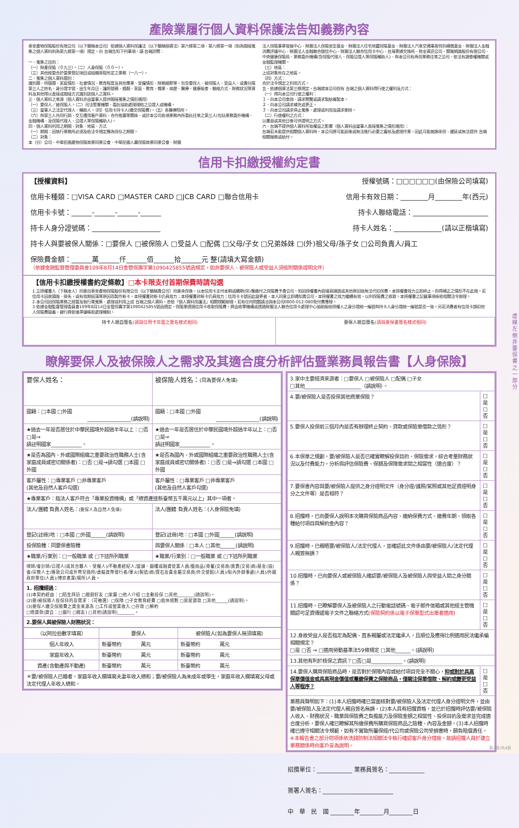產險業履行個人資料保護法告知義務內容
泰安產物保險股份有限公司（以下簡稱本公司）依據個人資料保護法（以下簡稱個資法）第六條第二項、第八條第一項（如為間接蒐集之個人資料則為第九條第一項）規定，向 台端告知下列事項，請 台端詳閱：
一、蒐集之目的：
（一）財產保險（０九三）。（二）人身保險（００一）。
（三）其他經營合於營業登記項目或組織章程所定之業務（一八一）。
二、蒐集之個人資料類別：
識別類、特徵類、家庭情形、社會情況、教育程度及其他專業、受僱情形、財務細節等，包含要保人、被保險人、受益人、或責任險第三人之姓名、身分證字號、出生年月日、護照號碼、婚姻、家庭、教育、職業、病歷、醫療、健康檢查、聯絡方式、財務狀況等資料及其他得以直接或間接方式識別該個人之資料。
三、個人資料之來源（個人資料非由當事人提供間接蒐集之情形適用）
（一）要保人／被保險人。（二）司法警憲機關、委託協助處理理賠之公證人或機構。
（三）當事人之法定代理人、輔助人。（四）信用卡持卡人(繳交保險費)。（五）各醫療院所。
（六）與第三人共同行銷、交互運用客戶資料、合作推廣等關係、或於本公司各項業務內所委託往來之第三人(包括業務委外機構、金融機構、及保險代理人、公證人等保險輔助人)。
四、個人資料利用之期間、對象、地區、方式
（一）期間：因執行業務所必須及依法令規定應為保存之期間。
（二）對象：
本（分）公司、中華民國產物保險商業同業公會、中華民國人壽保險商業同業公會、財團
法人保險事業發展中心、財團法人保險安定基金、財團法人住宅地震保險基金、財團法人汽車交通事故特別補償基金、財團法人金融消費評議中心、財團法人金融聯合徵信中心、財團法人聯合信用卡中心、台灣票據交換所、財金資訊公司、關貿網路股份有限公司、中央健康保險局、業務委外機構(含保險代理人、保險公證人等保險輔助人)、與本公司有再保業務往來之公司、依法有調查權機關或金融監理機關。
（三）地區：
上述對象所在之地區。
（四）方式：
合於法令規定之利用方式。
五、依據個資法第三條規定，台端就本公司保有 台端之個人資料得行使之權利及方式：
（一）得向本公司行使之權利：
１、向本公司查詢、請求閱覽或請求製給複製本。
２、向本公司請求補充或更正。
３、向本公司請求停止蒐集、處理或利用及請求刪除。
（二）行使權利之方式：
以書面或其他日後可供證明之方式。
六、台端不提供個人資料所致權益之影響（個人資料由當事人直接蒐集之情形適用）：
台端若未能提供相關個人資料時，本公司將可能延後或無法進行必要之審核及處理作業，因此可能婉謝承保、遲延或無法提供 台端相關服務或給付。
信用卡扣繳授權約定書
【授權資料】 授權號碼：□□□□□□(由保險公司填寫)
信用卡種類：□VISA CARD □MASTER CARD □JCB CARD □聯合信用卡 信用卡有效日期：________月________年(西元)
信用卡卡號：______-______-______-______ 持卡人聯絡電話：______________________
持卡人身分證號碼：____________________ 持卡人姓名：______________(請以正楷填寫)
持卡人與要被保人關係：□要保人 □被保險人 □受益人 □配偶 □父母/子女 □兄弟姊妹 □(外)祖父母/孫子女 □公司負責人/員工
保險費金額：______萬______仟______佰______拾______元 整(請填大寫金額)
（依據金融監督管理委員會109年8月14日金管保壽字第1090425855號函規定，如非要保人、被保險人或受益人須檢附關係證明文件）
【信用卡扣繳授權書約定條款】□本卡限支付首期保費時請勾選
1.立授權書人（下稱本人）同意自泰安產物保險股份有限公司〔以下簡稱貴公司〕同意承保後，以本信用卡支付本期或續期(保)應繳付之保險費予貴公司，如因授權書內容填寫錯誤或其他原因致無法代扣保費，本授權書效力立即終止，但得補正之情形不在此限。若信用卡因故損毀、掛失，或有效期屆滿等原因而製作新卡，本授權書對新卡仍具效力；本授權書對新卡仍具效力；信用卡卡號因此變更者，本人同意立即通知貴公司，本授權書之效力繼續有效，以利保險費之收取。本授權書之記載事項係依相關法令辦理。
2.本公司因保險業務之經營及執行需蒐集、處理或利用上述 台端之個人資料，悉依「個人資料保護法」相關規範辦理，若有任何問題請洽詢本公司0800-012-080免付費專線。
3.依據金融監督管理委員會109年8月14日金管保壽字第1090425855號函規定，保險業透過信用卡收取保險費，將由收單機構或透過財團法人聯合信用卡處理中心協助檢核授權人之身分證統一編號與持卡人身分證統一編號是否一致。另若消費者有信用卡誤扣他人保險費疑義，銀行將依循爭議帳款處理機制。
| 持卡人親自簽名 (請與信用卡背面之簽名樣式相同) | 要保人親自簽名 (請與要保書簽名樣式相同) |
瞭解要保人及被保險人之需求及其適合度分析評估暨業務員報告書【人身保險】
| 要保人姓名： | 被保險人姓名： (同為要保人免填) |
| 國籍：□本國 □外國 _________________(請說明) | 國籍：□本國 □外國 _________________(請說明) |
| ★過去一年是否居住於中華民國境外超過半年以上：□否 □是→ 請註明國家____________。 | ★過去一年是否居住於中華民國境外超過半年以上：□否 □是→ 請註明國家____________。 |
| ★是否為國內、外或國際組織之重要政治性職務人士(含家庭成員或密切關係者)：□否 □是→請勾選 □本國 □外國 | ★是否為國內、外或國際組織之重要政治性職務人士(含家庭成員或密切關係者)：□否 □是→請勾選 □本國 □外國 |
| 客戶屬性：□專業客戶 □非專業客戶 (其他及自然人客戶勾選) | 客戶屬性：□專業客戶 □非專業客戶 (其他及自然人客戶勾選) |
| ★專業客戶：指法人客戶符合「專業投資機構」或「總資產達新臺幣五千萬元以上」其中一項者。 | |
| 法人/團體 負責人姓名： (要保人為自然人免填) | 法人/團體 負責人姓名：(人身保險免填) |
| 登記(註冊)地：□本國 □外國______(請說明) | 登記(註冊)地：□本國 □外國______(請說明) |
| 投保險種：同要保書險種 | 與要保人關係：□本人 □其他______(請說明) |
| ★職業/行業別：□一般職業 或 □下述所列職業 | ★職業/行業別：□一般職業 或 □下述所列職業 |
| 律師/會計師/公證人(或其合夥人、受僱人)/不動產經紀人/當舖、銀樓或融資從業人員/藝術品(骨董)交易商/買賣(交易)商/基金(協)會/宗教人士/匯款公司或外幣兌換所/虛擬貨幣發行者/軍火(製造)商/寶石及貴金屬交易商/外交使館(人員)/駐內外辦事處(人員)/外國政府單位(人員)/博弈產業(場所)人員。 | |
| 1. 招攬經過： (1)本契約經由：□陌生拜訪 □親朋好友 □家屬 □他人介紹 □主動投保 □其他________(請說明)。 (2)要/被保險人投保目的及需求：（可複選）□保障 □子女教育經費 □退休規劃 □房屋貸款 □其他______(請說明)。 (3)要保人繳交保險費之資金來源為 □工作或營業收入 □存款 □解約 □借貸款(貸自：□銀行 □親友) □其他(請說明)________。 | |
| 2.要保人與被保險人財務狀況： | |
| （以阿拉伯數字填寫） | 要保人 | 被保險人(如為要保人無須填寫) |
| --- | --- | --- |
| 個人年收入 | 新臺幣約 萬元 | 新臺幣約 萬元 |
| 家庭年收入 | 新臺幣約 萬元 | 新臺幣約 萬元 |
| 資產(含動產與不動產) | 新臺幣約 萬元 | 新臺幣約 萬元 |
| ＊要/被保險人已婚者，家庭年收入欄填寫夫妻年收入總和；要/被保險人為未成年或學生，家庭年收入欄填寫父母或法定代理人年收入總和。 | | |
| 3.家中主要經濟來源者：□要保人 □被保險人 □配偶 □子女 □其他______________________（請說明）。 | |
| 4.要/被保險人是否投保其他商業保險？ | □是 □否 |
| 5.要保人投保前三個月內是否有辦理終止契約、貸款或保險單借款之情形？ | □是 □否 |
| 6.本保單之規劃，要/被保險人是否已確實瞭解投保目的、保險需求，綜合考量財務狀況以及付費能力，分析與評估保險費、保額及保障需求間之相當性（適合度）？ | □是 □否 |
| 7.要保書內容與要/被保險人提供之身分證明文件（身分證/護照/駕照或其他足資證明身分之文件等）是否相符？ | □是 □否 |
| 8.招攬時，已向要保人說明本次購買保險商品內容、繳納保費方式、繳費年期、領取各種給付項目與解約金內容？ | □是 □否 |
| 9.招攬時，已親晤要/被保險人/法定代理人，並確認此文件係由要/被保險人/法定代理人親簽無誤？ | □是 □否 |
| 10.招攬時，已向要保人或被保險人確認要/被保險人及被保險人與受益人間之身分關係？ | □是 □否 |
| 11.招攬時，已瞭解要保人及被保險人之行動電話號碼、電子郵件信箱或其他經主管機關認可足資傳遞電子文件之聯絡方式 (保險契約係以電子保單型式出單者適用) | □是 □否 |
| 12.身故受益人是否指定為配偶、直系親屬或法定繼承人，且順位及應得比例適用民法繼承編相關規定？ □是 □否 → □適用勞動基準法59條規定 □其他______。(請說明) | |
| 13.其他有利於核保之資訊？□否□是____________。(請說明) | |
| 14.要保人購買保險商品時，是否對於保障內容或給付項目完全不關心， 抑或對於具高保單價值金或具高現金價值或躉繳保費之保險商品，僅關注保單借款、解約或變更受益人等程序？ | □是 □否 |
| 業務員聲明如下：(1)本人招攬時確已當面核對要/被保險人及法定代理人身分證明文件，並由要/被保險人及法定代理人親自簽名無誤。(2)本人具有招攬資格，並已於招攬時評估要/被保險人收入、財務狀況、職業與保險費之負擔能力及保險金額之相當性、投保目的及需求並完成適合度分析，要保人確已瞭解其所繳保費所購買保險商品之險種、內容及金額。(3)本人招攬時確已遵守相關法令規範，如有不實致所屬保經/代公司或保險公司受損害時，願負賠償責任。 ※本報告書之部分問項係依洗錢防制法相關法令執行確認客戶身分措施，故請招攬人員於建立業務關係時向客戶妥為說明。 | |
招攬單位：____________ 業務員簽名：____________
簽署人簽名：________________________
中　華　民　國 ________年________月________日
虛線左側非要保書之一部分
第2頁/共4頁